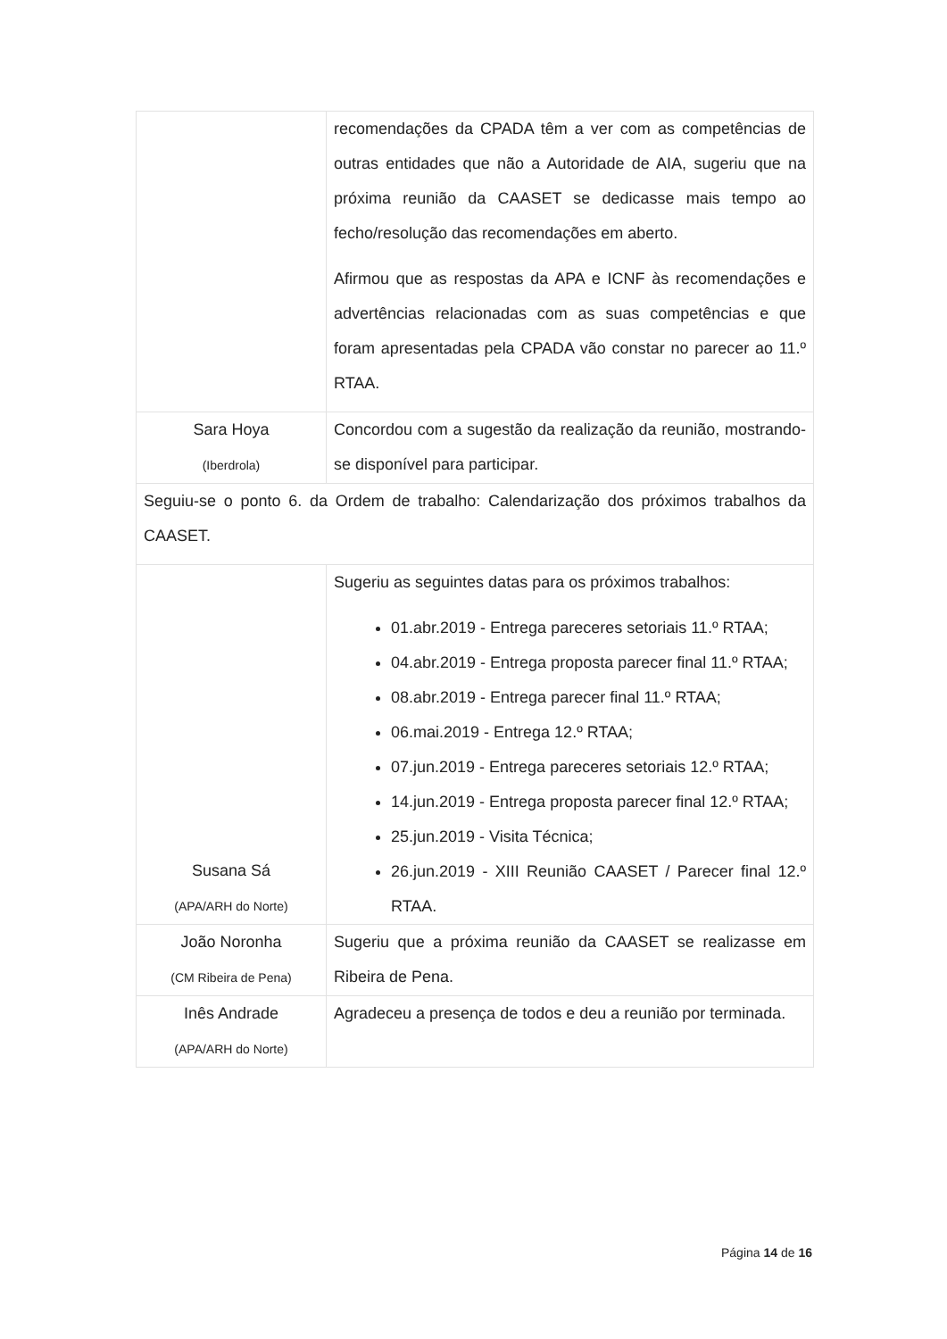| | recomendações da CPADA têm a ver com as competências de outras entidades que não a Autoridade de AIA, sugeriu que na próxima reunião da CAASET se dedicasse mais tempo ao fecho/resolução das recomendações em aberto. Afirmou que as respostas da APA e ICNF às recomendações e advertências relacionadas com as suas competências e que foram apresentadas pela CPADA vão constar no parecer ao 11.º RTAA. |
| Sara Hoya (Iberdrola) | Concordou com a sugestão da realização da reunião, mostrando-se disponível para participar. |
| Seguiu-se o ponto 6. da Ordem de trabalho: Calendarização dos próximos trabalhos da CAASET. | |
| Susana Sá (APA/ARH do Norte) | Sugeriu as seguintes datas para os próximos trabalhos: 01.abr.2019 - Entrega pareceres setoriais 11.º RTAA; 04.abr.2019 - Entrega proposta parecer final 11.º RTAA; 08.abr.2019 - Entrega parecer final 11.º RTAA; 06.mai.2019 - Entrega 12.º RTAA; 07.jun.2019 - Entrega pareceres setoriais 12.º RTAA; 14.jun.2019 - Entrega proposta parecer final 12.º RTAA; 25.jun.2019 - Visita Técnica; 26.jun.2019 - XIII Reunião CAASET / Parecer final 12.º RTAA. |
| João Noronha (CM Ribeira de Pena) | Sugeriu que a próxima reunião da CAASET se realizasse em Ribeira de Pena. |
| Inês Andrade (APA/ARH do Norte) | Agradeceu a presença de todos e deu a reunião por terminada. |
Página 14 de 16